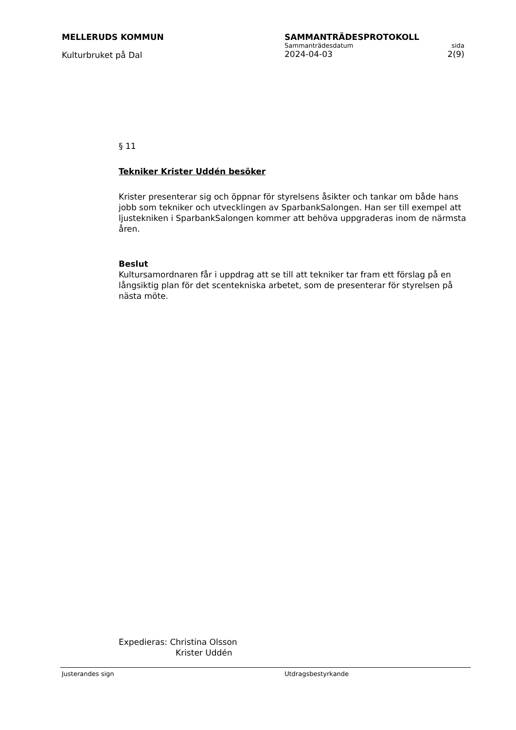MELLERUDS KOMMUN
Kulturbruket på Dal
SAMMANTRÄDESPROTOKOLL
Sammanträdesdatum sida
2024-04-03 2(9)
§ 11
Tekniker Krister Uddén besöker
Krister presenterar sig och öppnar för styrelsens åsikter och tankar om både hans jobb som tekniker och utvecklingen av SparbankSalongen. Han ser till exempel att ljustekniken i SparbankSalongen kommer att behöva uppgraderas inom de närmsta åren.
Beslut
Kultursamordnaren får i uppdrag att se till att tekniker tar fram ett förslag på en långsiktig plan för det scentekniska arbetet, som de presenterar för styrelsen på nästa möte.
Expedieras: Christina Olsson
Krister Uddén
Justerandes sign Utdragsbestyrkande